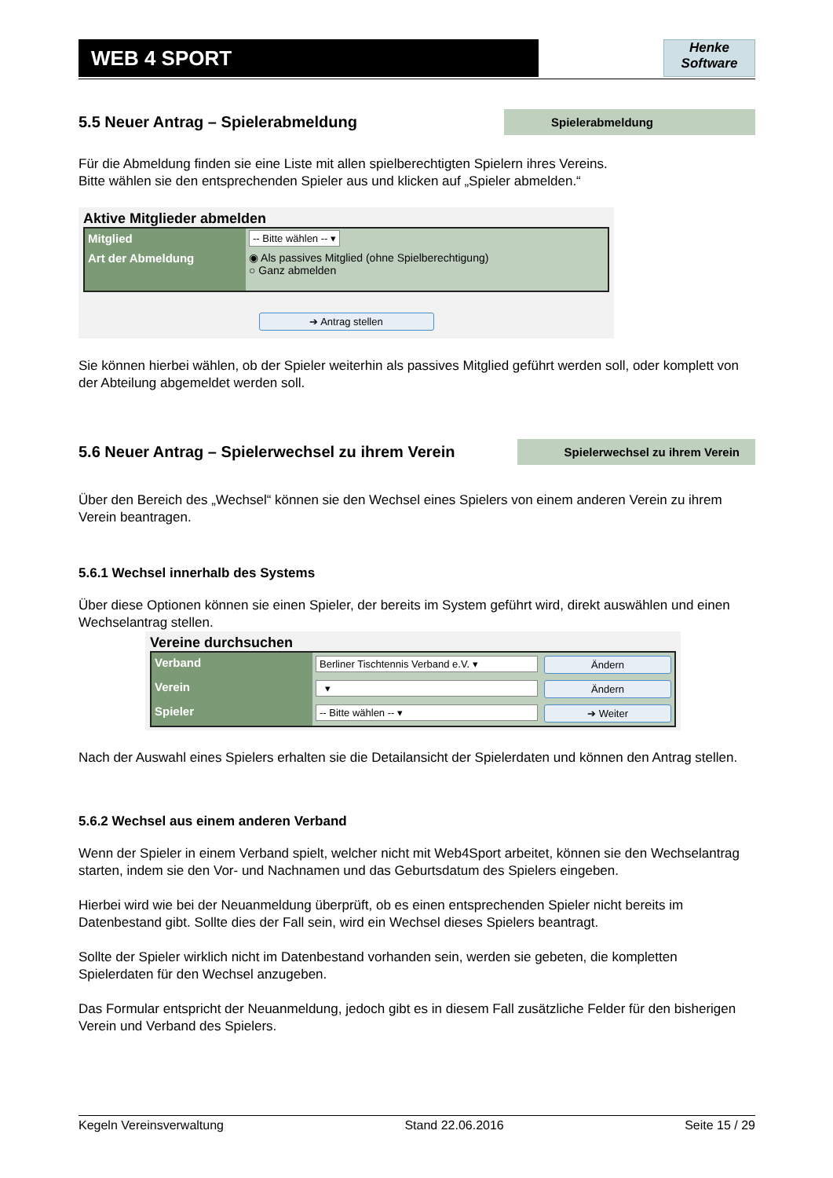WEB 4 SPORT
Henke
Software
5.5 Neuer Antrag – Spielerabmeldung
Spielerabmeldung
Für die Abmeldung finden sie eine Liste mit allen spielberechtigten Spielern ihres Vereins.
Bitte wählen sie den entsprechenden Spieler aus und klicken auf „Spieler abmelden.“
Aktive Mitglieder abmelden
Mitglied
-- Bitte wählen -- ▾
Art der Abmeldung
◉ Als passives Mitglied (ohne Spielberechtigung)
○ Ganz abmelden
➔ Antrag stellen
Sie können hierbei wählen, ob der Spieler weiterhin als passives Mitglied geführt werden soll, oder komplett von der Abteilung abgemeldet werden soll.
5.6 Neuer Antrag – Spielerwechsel zu ihrem Verein
Spielerwechsel zu ihrem Verein
Über den Bereich des „Wechsel“ können sie den Wechsel eines Spielers von einem anderen Verein zu ihrem Verein beantragen.
5.6.1 Wechsel innerhalb des Systems
Über diese Optionen können sie einen Spieler, der bereits im System geführt wird, direkt auswählen und einen Wechselantrag stellen.
Vereine durchsuchen
Verband
Berliner Tischtennis Verband e.V. ▾
Ändern
Verein
▾
Ändern
Spieler
-- Bitte wählen -- ▾
➔ Weiter
Nach der Auswahl eines Spielers erhalten sie die Detailansicht der Spielerdaten und können den Antrag stellen.
5.6.2 Wechsel aus einem anderen Verband
Wenn der Spieler in einem Verband spielt, welcher nicht mit Web4Sport arbeitet, können sie den Wechselantrag starten, indem sie den Vor- und Nachnamen und das Geburtsdatum des Spielers eingeben.
Hierbei wird wie bei der Neuanmeldung überprüft, ob es einen entsprechenden Spieler nicht bereits im Datenbestand gibt. Sollte dies der Fall sein, wird ein Wechsel dieses Spielers beantragt.
Sollte der Spieler wirklich nicht im Datenbestand vorhanden sein, werden sie gebeten, die kompletten Spielerdaten für den Wechsel anzugeben.
Das Formular entspricht der Neuanmeldung, jedoch gibt es in diesem Fall zusätzliche Felder für den bisherigen Verein und Verband des Spielers.
Kegeln Vereinsverwaltung Stand 22.06.2016 Seite 15 / 29